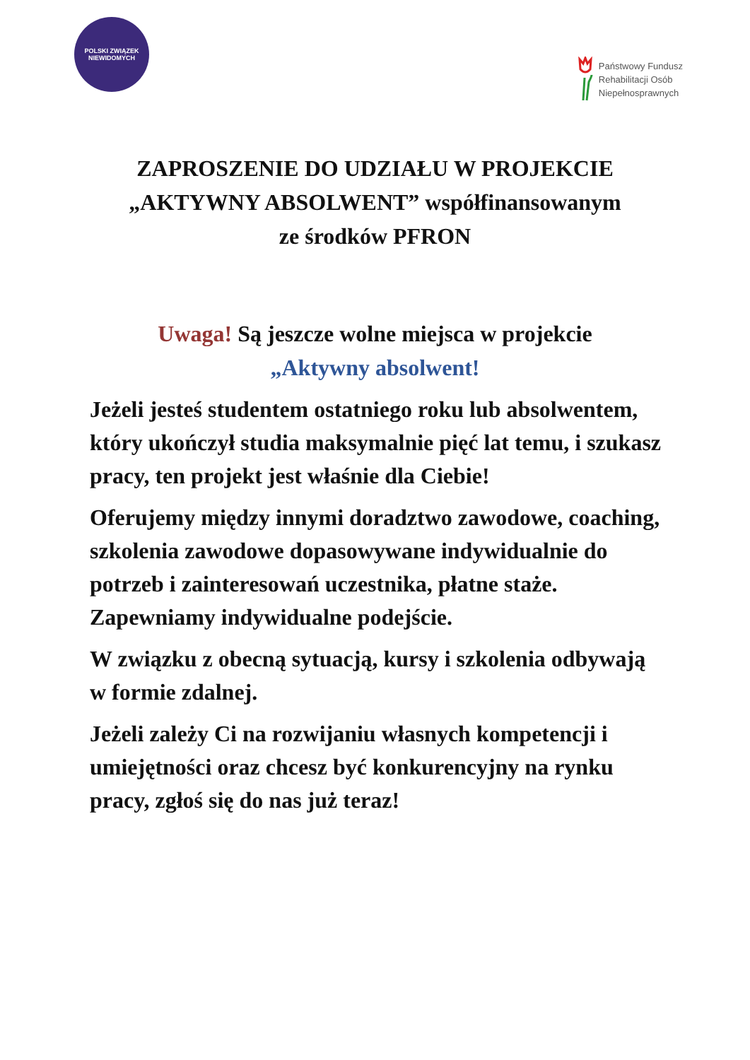POLSKI ZWIĄZEK NIEWIDOMYCH
Państwowy Fundusz
Rehabilitacji Osób
Niepełnosprawnych
ZAPROSZENIE DO UDZIAŁU W PROJEKCIE
„AKTYWNY ABSOLWENT” współfinansowanym
ze środków PFRON
Uwaga! Są jeszcze wolne miejsca w projekcie
„Aktywny absolwent!
Jeżeli jesteś studentem ostatniego roku lub absolwentem, który ukończył studia maksymalnie pięć lat temu, i szukasz pracy, ten projekt jest właśnie dla Ciebie!
Oferujemy między innymi doradztwo zawodowe, coaching, szkolenia zawodowe dopasowywane indywidualnie do potrzeb i zainteresowań uczestnika, płatne staże. Zapewniamy indywidualne podejście.
W związku z obecną sytuacją, kursy i szkolenia odbywają w formie zdalnej.
Jeżeli zależy Ci na rozwijaniu własnych kompetencji i umiejętności oraz chcesz być konkurencyjny na rynku pracy, zgłoś się do nas już teraz!